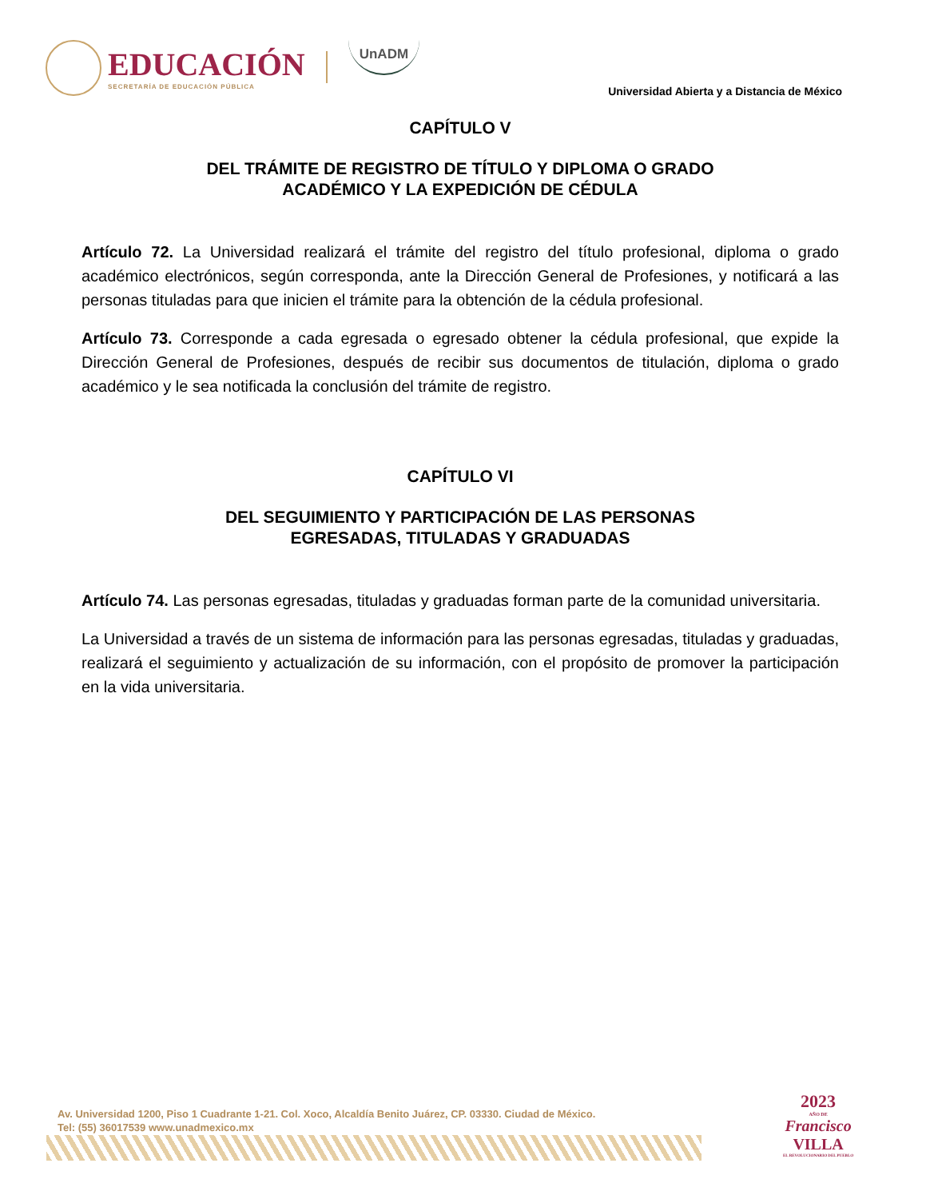EDUCACIÓN
SECRETARÍA DE EDUCACIÓN PÚBLICA
UnADM
Universidad Abierta y a Distancia de México
CAPÍTULO V
DEL TRÁMITE DE REGISTRO DE TÍTULO Y DIPLOMA O GRADO
ACADÉMICO Y LA EXPEDICIÓN DE CÉDULA
Artículo 72. La Universidad realizará el trámite del registro del título profesional, diploma o grado académico electrónicos, según corresponda, ante la Dirección General de Profesiones, y notificará a las personas tituladas para que inicien el trámite para la obtención de la cédula profesional.
Artículo 73. Corresponde a cada egresada o egresado obtener la cédula profesional, que expide la Dirección General de Profesiones, después de recibir sus documentos de titulación, diploma o grado académico y le sea notificada la conclusión del trámite de registro.
CAPÍTULO VI
DEL SEGUIMIENTO Y PARTICIPACIÓN DE LAS PERSONAS
EGRESADAS, TITULADAS Y GRADUADAS
Artículo 74. Las personas egresadas, tituladas y graduadas forman parte de la comunidad universitaria.
La Universidad a través de un sistema de información para las personas egresadas, tituladas y graduadas, realizará el seguimiento y actualización de su información, con el propósito de promover la participación en la vida universitaria.
Av. Universidad 1200, Piso 1 Cuadrante 1-21. Col. Xoco, Alcaldía Benito Juárez, CP. 03330. Ciudad de México.
Tel: (55) 36017539 www.unadmexico.mx
2023
AÑO DE
Francisco
VILLA
EL REVOLUCIONARIO DEL PUEBLO